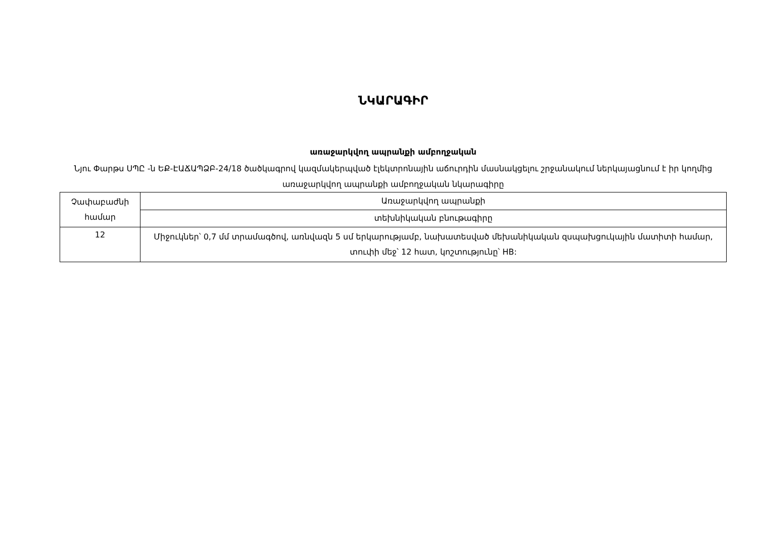ՆԿԱՐԱԳԻՐ
առաջարկվող ապրանքի ամբողջական
Նյու Փարթս ՍՊԸ -ն ԵՔ-ԷԱՃԱՊՁԲ-24/18 ծածկագրով կազմակերպված էլեկտրոնային աճուրդին մասնակցելու շրջանակում ներկայացնում է իր կողմից առաջարկվող ապրանքի ամբողջական նկարագիրը
| Չափաբաժնի համար | Առաջարկվող ապրանքի |
| | տեխնիկական բնութագիրը |
| 12 | Միջուկներ՝ 0,7 մմ տրամագծով, առնվազն 5 սմ երկարությամբ, նախատեսված մեխանիկական զսպախցուկային մատիտի համար, տուփի մեջ՝ 12 հատ, կոշտությունը՝ HB: |